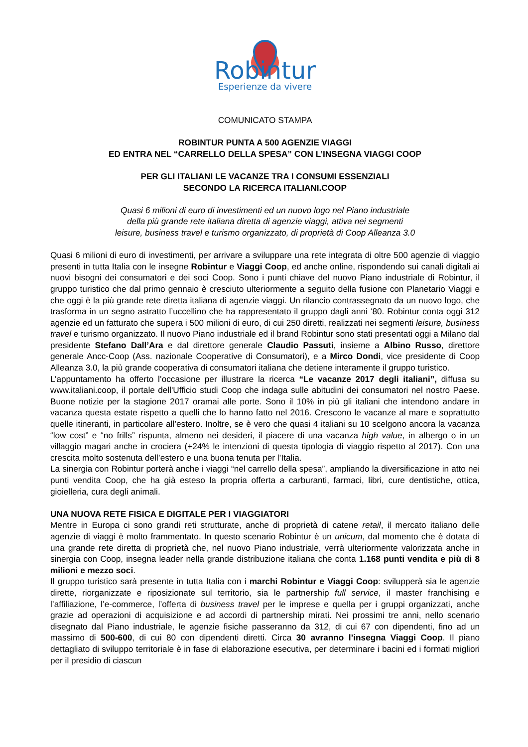Robintur
Esperienze da vivere
COMUNICATO STAMPA
ROBINTUR PUNTA A 500 AGENZIE VIAGGI
ED ENTRA NEL “CARRELLO DELLA SPESA” CON L’INSEGNA VIAGGI COOP
PER GLI ITALIANI LE VACANZE TRA I CONSUMI ESSENZIALI
SECONDO LA RICERCA ITALIANI.COOP
Quasi 6 milioni di euro di investimenti ed un nuovo logo nel Piano industriale
della più grande rete italiana diretta di agenzie viaggi, attiva nei segmenti
leisure, business travel e turismo organizzato, di proprietà di Coop Alleanza 3.0
Quasi 6 milioni di euro di investimenti, per arrivare a sviluppare una rete integrata di oltre 500 agenzie di viaggio presenti in tutta Italia con le insegne Robintur e Viaggi Coop, ed anche online, rispondendo sui canali digitali ai nuovi bisogni dei consumatori e dei soci Coop. Sono i punti chiave del nuovo Piano industriale di Robintur, il gruppo turistico che dal primo gennaio è cresciuto ulteriormente a seguito della fusione con Planetario Viaggi e che oggi è la più grande rete diretta italiana di agenzie viaggi. Un rilancio contrassegnato da un nuovo logo, che trasforma in un segno astratto l’uccellino che ha rappresentato il gruppo dagli anni ‘80. Robintur conta oggi 312 agenzie ed un fatturato che supera i 500 milioni di euro, di cui 250 diretti, realizzati nei segmenti leisure, business travel e turismo organizzato. Il nuovo Piano industriale ed il brand Robintur sono stati presentati oggi a Milano dal presidente Stefano Dall’Ara e dal direttore generale Claudio Passuti, insieme a Albino Russo, direttore generale Ancc-Coop (Ass. nazionale Cooperative di Consumatori), e a Mirco Dondi, vice presidente di Coop Alleanza 3.0, la più grande cooperativa di consumatori italiana che detiene interamente il gruppo turistico.
L’appuntamento ha offerto l’occasione per illustrare la ricerca “Le vacanze 2017 degli italiani”, diffusa su www.italiani.coop, il portale dell'Ufficio studi Coop che indaga sulle abitudini dei consumatori nel nostro Paese. Buone notizie per la stagione 2017 oramai alle porte. Sono il 10% in più gli italiani che intendono andare in vacanza questa estate rispetto a quelli che lo hanno fatto nel 2016. Crescono le vacanze al mare e soprattutto quelle itineranti, in particolare all’estero. Inoltre, se è vero che quasi 4 italiani su 10 scelgono ancora la vacanza “low cost” e “no frills” rispunta, almeno nei desideri, il piacere di una vacanza high value, in albergo o in un villaggio magari anche in crociera (+24% le intenzioni di questa tipologia di viaggio rispetto al 2017). Con una crescita molto sostenuta dell’estero e una buona tenuta per l’Italia.
La sinergia con Robintur porterà anche i viaggi “nel carrello della spesa”, ampliando la diversificazione in atto nei punti vendita Coop, che ha già esteso la propria offerta a carburanti, farmaci, libri, cure dentistiche, ottica, gioielleria, cura degli animali.
UNA NUOVA RETE FISICA E DIGITALE PER I VIAGGIATORI
Mentre in Europa ci sono grandi reti strutturate, anche di proprietà di catene retail, il mercato italiano delle agenzie di viaggi è molto frammentato. In questo scenario Robintur è un unicum, dal momento che è dotata di una grande rete diretta di proprietà che, nel nuovo Piano industriale, verrà ulteriormente valorizzata anche in sinergia con Coop, insegna leader nella grande distribuzione italiana che conta 1.168 punti vendita e più di 8 milioni e mezzo soci.
Il gruppo turistico sarà presente in tutta Italia con i marchi Robintur e Viaggi Coop: svilupperà sia le agenzie dirette, riorganizzate e riposizionate sul territorio, sia le partnership full service, il master franchising e l’affiliazione, l’e-commerce, l’offerta di business travel per le imprese e quella per i gruppi organizzati, anche grazie ad operazioni di acquisizione e ad accordi di partnership mirati. Nei prossimi tre anni, nello scenario disegnato dal Piano industriale, le agenzie fisiche passeranno da 312, di cui 67 con dipendenti, fino ad un massimo di 500-600, di cui 80 con dipendenti diretti. Circa 30 avranno l’insegna Viaggi Coop. Il piano dettagliato di sviluppo territoriale è in fase di elaborazione esecutiva, per determinare i bacini ed i formati migliori per il presidio di ciascun